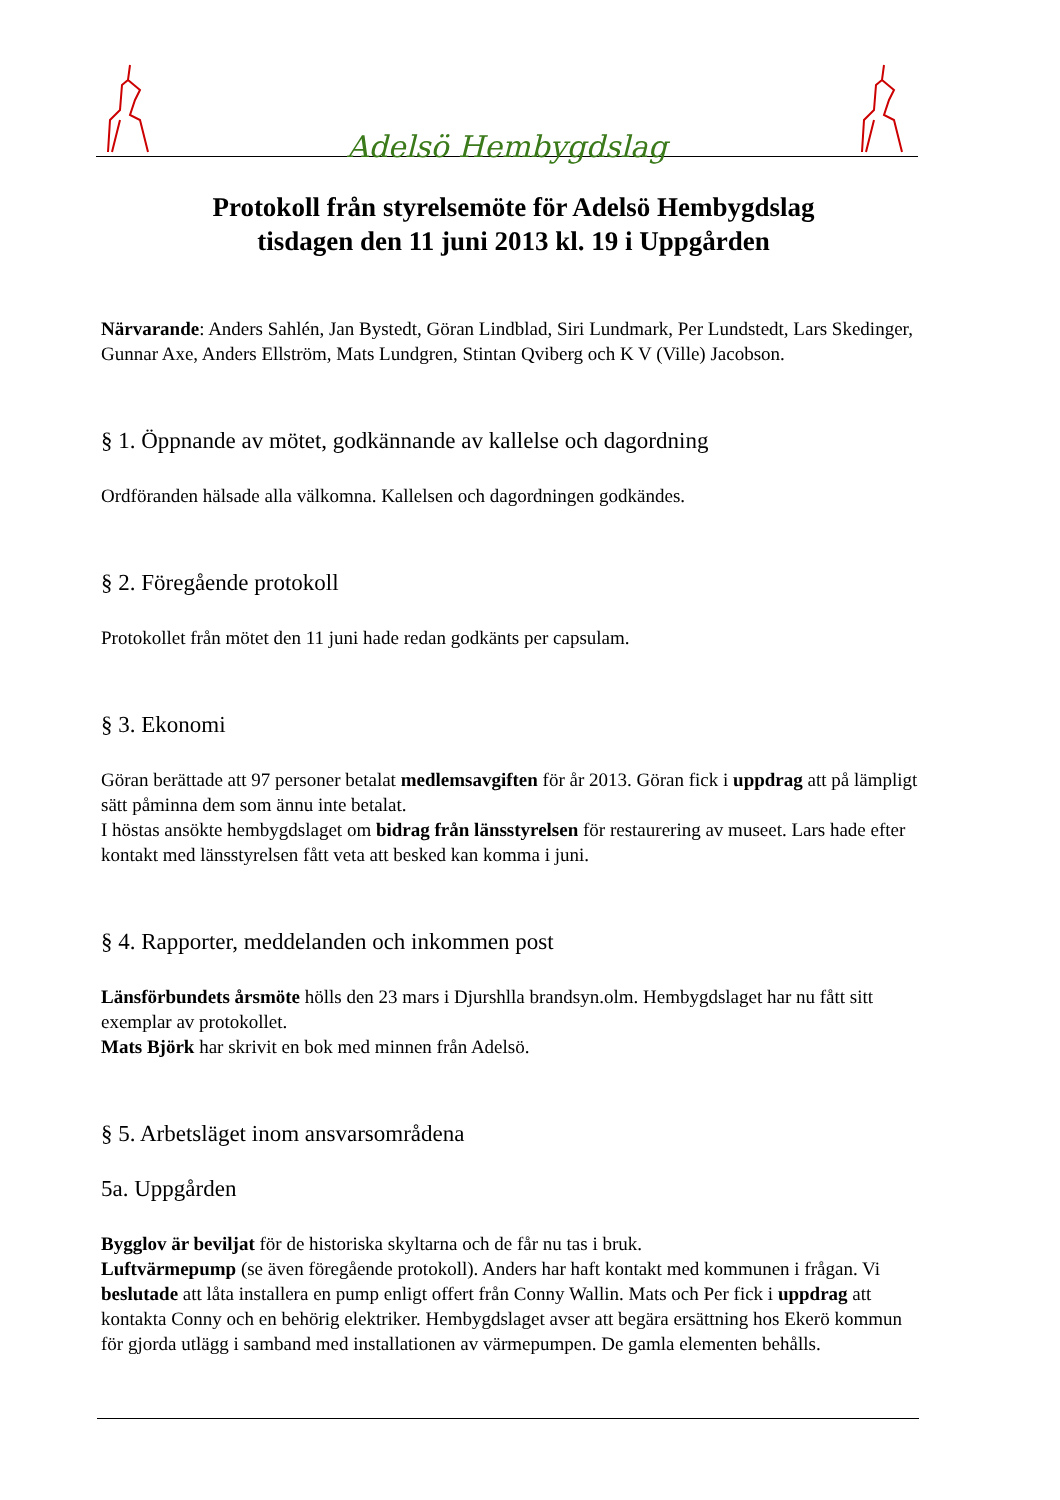Adelsö Hembygdslag
Protokoll från styrelsemöte för Adelsö Hembygdslag
tisdagen den 11 juni 2013 kl. 19 i Uppgården
Närvarande: Anders Sahlén, Jan Bystedt, Göran Lindblad, Siri Lundmark, Per Lundstedt, Lars Skedinger, Gunnar Axe, Anders Ellström, Mats Lundgren, Stintan Qviberg och K V (Ville) Jacobson.
§ 1. Öppnande av mötet, godkännande av kallelse och dagordning
Ordföranden hälsade alla välkomna. Kallelsen och dagordningen godkändes.
§ 2. Föregående protokoll
Protokollet från mötet den 11 juni hade redan godkänts per capsulam.
§ 3. Ekonomi
Göran berättade att 97 personer betalat medlemsavgiften för år 2013. Göran fick i uppdrag att på lämpligt sätt påminna dem som ännu inte betalat.
I höstas ansökte hembygdslaget om bidrag från länsstyrelsen för restaurering av museet. Lars hade efter kontakt med länsstyrelsen fått veta att besked kan komma i juni.
§ 4. Rapporter, meddelanden och inkommen post
Länsförbundets årsmöte hölls den 23 mars i Djurshlla brandsyn.olm. Hembygdslaget har nu fått sitt exemplar av protokollet.
Mats Björk har skrivit en bok med minnen från Adelsö.
§ 5. Arbetsläget inom ansvarsområdena
5a. Uppgården
Bygglov är beviljat för de historiska skyltarna och de får nu tas i bruk.
Luftvärmepump (se även föregående protokoll). Anders har haft kontakt med kommunen i frågan. Vi beslutade att låta installera en pump enligt offert från Conny Wallin. Mats och Per fick i uppdrag att kontakta Conny och en behörig elektriker. Hembygdslaget avser att begära ersättning hos Ekerö kommun för gjorda utlägg i samband med installationen av värmepumpen. De gamla elementen behålls.